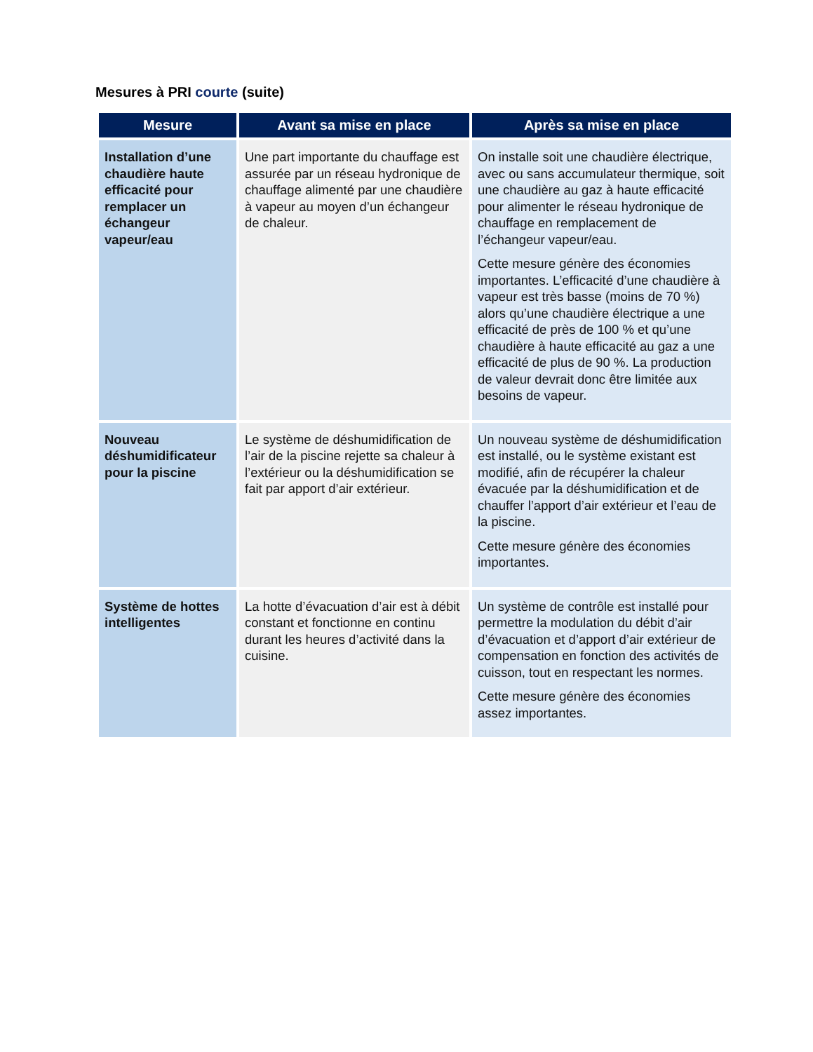Mesures à PRI courte (suite)
| Mesure | Avant sa mise en place | Après sa mise en place |
| --- | --- | --- |
| Installation d’une chaudière haute efficacité pour remplacer un échangeur vapeur/eau | Une part importante du chauffage est assurée par un réseau hydronique de chauffage alimenté par une chaudière à vapeur au moyen d’un échangeur de chaleur. | On installe soit une chaudière électrique, avec ou sans accumulateur thermique, soit une chaudière au gaz à haute efficacité pour alimenter le réseau hydronique de chauffage en remplacement de l’échangeur vapeur/eau. Cette mesure génère des économies importantes. L’efficacité d’une chaudière à vapeur est très basse (moins de 70 %) alors qu’une chaudière électrique a une efficacité de près de 100 % et qu’une chaudière à haute efficacité au gaz a une efficacité de plus de 90 %. La production de valeur devrait donc être limitée aux besoins de vapeur. |
| Nouveau déshumidificateur pour la piscine | Le système de déshumidification de l’air de la piscine rejette sa chaleur à l’extérieur ou la déshumidification se fait par apport d’air extérieur. | Un nouveau système de déshumidification est installé, ou le système existant est modifié, afin de récupérer la chaleur évacuée par la déshumidification et de chauffer l’apport d’air extérieur et l’eau de la piscine. Cette mesure génère des économies importantes. |
| Système de hottes intelligentes | La hotte d’évacuation d’air est à débit constant et fonctionne en continu durant les heures d’activité dans la cuisine. | Un système de contrôle est installé pour permettre la modulation du débit d’air d’évacuation et d’apport d’air extérieur de compensation en fonction des activités de cuisson, tout en respectant les normes. Cette mesure génère des économies assez importantes. |